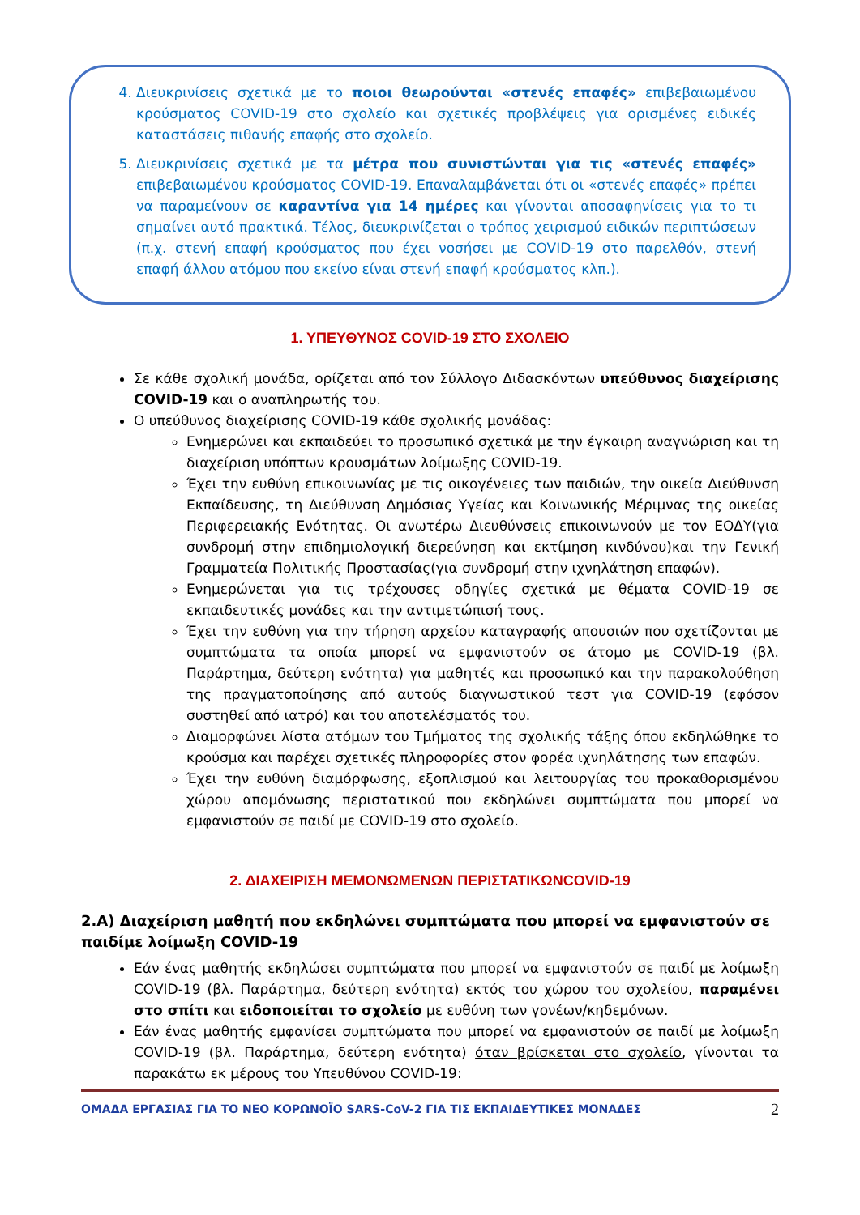4. Διευκρινίσεις σχετικά με το ποιοι θεωρούνται «στενές επαφές» επιβεβαιωμένου κρούσματος COVID-19 στο σχολείο και σχετικές προβλέψεις για ορισμένες ειδικές καταστάσεις πιθανής επαφής στο σχολείο.
5. Διευκρινίσεις σχετικά με τα μέτρα που συνιστώνται για τις «στενές επαφές» επιβεβαιωμένου κρούσματος COVID-19. Επαναλαμβάνεται ότι οι «στενές επαφές» πρέπει να παραμείνουν σε καραντίνα για 14 ημέρες και γίνονται αποσαφηνίσεις για το τι σημαίνει αυτό πρακτικά. Τέλος, διευκρινίζεται ο τρόπος χειρισμού ειδικών περιπτώσεων (π.χ. στενή επαφή κρούσματος που έχει νοσήσει με COVID-19 στο παρελθόν, στενή επαφή άλλου ατόμου που εκείνο είναι στενή επαφή κρούσματος κλπ.).
1. ΥΠΕΥΘΥΝΟΣ COVID-19 ΣΤΟ ΣΧΟΛΕΙΟ
Σε κάθε σχολική μονάδα, ορίζεται από τον Σύλλογο Διδασκόντων υπεύθυνος διαχείρισης COVID-19 και ο αναπληρωτής του.
Ο υπεύθυνος διαχείρισης COVID-19 κάθε σχολικής μονάδας:
Ενημερώνει και εκπαιδεύει το προσωπικό σχετικά με την έγκαιρη αναγνώριση και τη διαχείριση υπόπτων κρουσμάτων λοίμωξης COVID-19.
Έχει την ευθύνη επικοινωνίας με τις οικογένειες των παιδιών, την οικεία Διεύθυνση Εκπαίδευσης, τη Διεύθυνση Δημόσιας Υγείας και Κοινωνικής Μέριμνας της οικείας Περιφερειακής Ενότητας. Οι ανωτέρω Διευθύνσεις επικοινωνούν με τον ΕΟΔΥ(για συνδρομή στην επιδημιολογική διερεύνηση και εκτίμηση κινδύνου)και την Γενική Γραμματεία Πολιτικής Προστασίας(για συνδρομή στην ιχνηλάτηση επαφών).
Ενημερώνεται για τις τρέχουσες οδηγίες σχετικά με θέματα COVID-19 σε εκπαιδευτικές μονάδες και την αντιμετώπισή τους.
Έχει την ευθύνη για την τήρηση αρχείου καταγραφής απουσιών που σχετίζονται με συμπτώματα τα οποία μπορεί να εμφανιστούν σε άτομο με COVID-19 (βλ. Παράρτημα, δεύτερη ενότητα) για μαθητές και προσωπικό και την παρακολούθηση της πραγματοποίησης από αυτούς διαγνωστικού τεστ για COVID-19 (εφόσον συστηθεί από ιατρό) και του αποτελέσματός του.
Διαμορφώνει λίστα ατόμων του Τμήματος της σχολικής τάξης όπου εκδηλώθηκε το κρούσμα και παρέχει σχετικές πληροφορίες στον φορέα ιχνηλάτησης των επαφών.
Έχει την ευθύνη διαμόρφωσης, εξοπλισμού και λειτουργίας του προκαθορισμένου χώρου απομόνωσης περιστατικού που εκδηλώνει συμπτώματα που μπορεί να εμφανιστούν σε παιδί με COVID-19 στο σχολείο.
2. ΔΙΑΧΕΙΡΙΣΗ ΜΕΜΟΝΩΜΕΝΩΝ ΠΕΡΙΣΤΑΤΙΚΩΝCOVID-19
2.Α) Διαχείριση μαθητή που εκδηλώνει συμπτώματα που μπορεί να εμφανιστούν σε παιδίμε λοίμωξη COVID-19
Εάν ένας μαθητής εκδηλώσει συμπτώματα που μπορεί να εμφανιστούν σε παιδί με λοίμωξη COVID-19 (βλ. Παράρτημα, δεύτερη ενότητα) εκτός του χώρου του σχολείου, παραμένει στο σπίτι και ειδοποιείται το σχολείο με ευθύνη των γονέων/κηδεμόνων.
Εάν ένας μαθητής εμφανίσει συμπτώματα που μπορεί να εμφανιστούν σε παιδί με λοίμωξη COVID-19 (βλ. Παράρτημα, δεύτερη ενότητα) όταν βρίσκεται στο σχολείο, γίνονται τα παρακάτω εκ μέρους του Υπευθύνου COVID-19:
ΟΜΑΔΑ ΕΡΓΑΣΙΑΣ ΓΙΑ ΤΟ ΝΕΟ ΚΟΡΩΝΟΪΟ SARS-CoV-2 ΓΙΑ ΤΙΣ ΕΚΠΑΙΔΕΥΤΙΚΕΣ ΜΟΝΑΔΕΣ 2